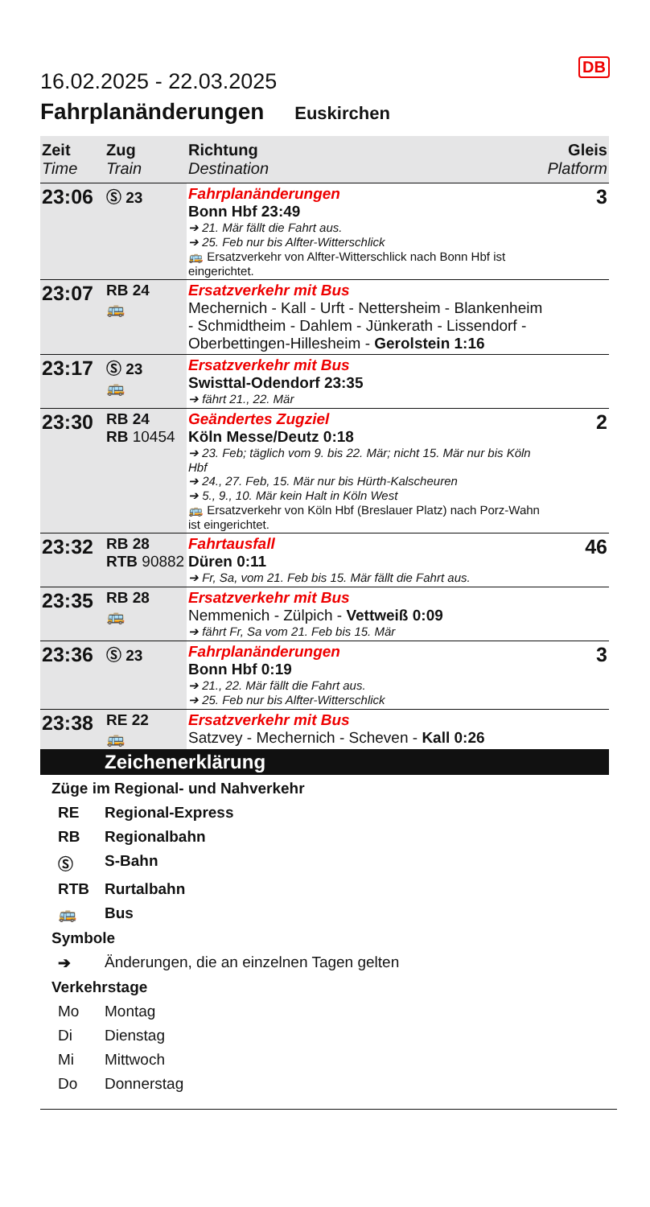16.02.2025 - 22.03.2025
DB
Fahrplanänderungen Euskirchen
| Zeit Time | Zug Train | Richtung Destination | Gleis Platform |
| --- | --- | --- | --- |
| 23:06 | Ⓢ 23 | Fahrplanänderungen Bonn Hbf 23:49 ➔ 21. Mär fällt die Fahrt aus. ➔ 25. Feb nur bis Alfter-Witterschlick 🚌 Ersatzverkehr von Alfter-Witterschlick nach Bonn Hbf ist eingerichtet. | 3 |
| 23:07 | RB 24 🚌 | Ersatzverkehr mit Bus Mechernich - Kall - Urft - Nettersheim - Blankenheim - Schmidtheim - Dahlem - Jünkerath - Lissendorf - Oberbettingen-Hillesheim - Gerolstein 1:16 | |
| 23:17 | Ⓢ 23 🚌 | Ersatzverkehr mit Bus Swisttal-Odendorf 23:35 ➔ fährt 21., 22. Mär | |
| 23:30 | RB 24 RB 10454 | Geändertes Zugziel Köln Messe/Deutz 0:18 ➔ 23. Feb; täglich vom 9. bis 22. Mär; nicht 15. Mär nur bis Köln Hbf ➔ 24., 27. Feb, 15. Mär nur bis Hürth-Kalscheuren ➔ 5., 9., 10. Mär kein Halt in Köln West 🚌 Ersatzverkehr von Köln Hbf (Breslauer Platz) nach Porz-Wahn ist eingerichtet. | 2 |
| 23:32 | RB 28 RTB 90882 | Fahrtausfall Düren 0:11 ➔ Fr, Sa, vom 21. Feb bis 15. Mär fällt die Fahrt aus. | 46 |
| 23:35 | RB 28 🚌 | Ersatzverkehr mit Bus Nemmenich - Zülpich - Vettweiß 0:09 ➔ fährt Fr, Sa vom 21. Feb bis 15. Mär | |
| 23:36 | Ⓢ 23 | Fahrplanänderungen Bonn Hbf 0:19 ➔ 21., 22. Mär fällt die Fahrt aus. ➔ 25. Feb nur bis Alfter-Witterschlick | 3 |
| 23:38 | RE 22 🚌 | Ersatzverkehr mit Bus Satzvey - Mechernich - Scheven - Kall 0:26 | |
Zeichenerklärung
Züge im Regional- und Nahverkehr
RE Regional-Express
RB Regionalbahn
Ⓢ S-Bahn
RTB Rurtalbahn
🚌 Bus
Symbole
➔ Änderungen, die an einzelnen Tagen gelten
Verkehrstage
Mo Montag
Di Dienstag
Mi Mittwoch
Do Donnerstag